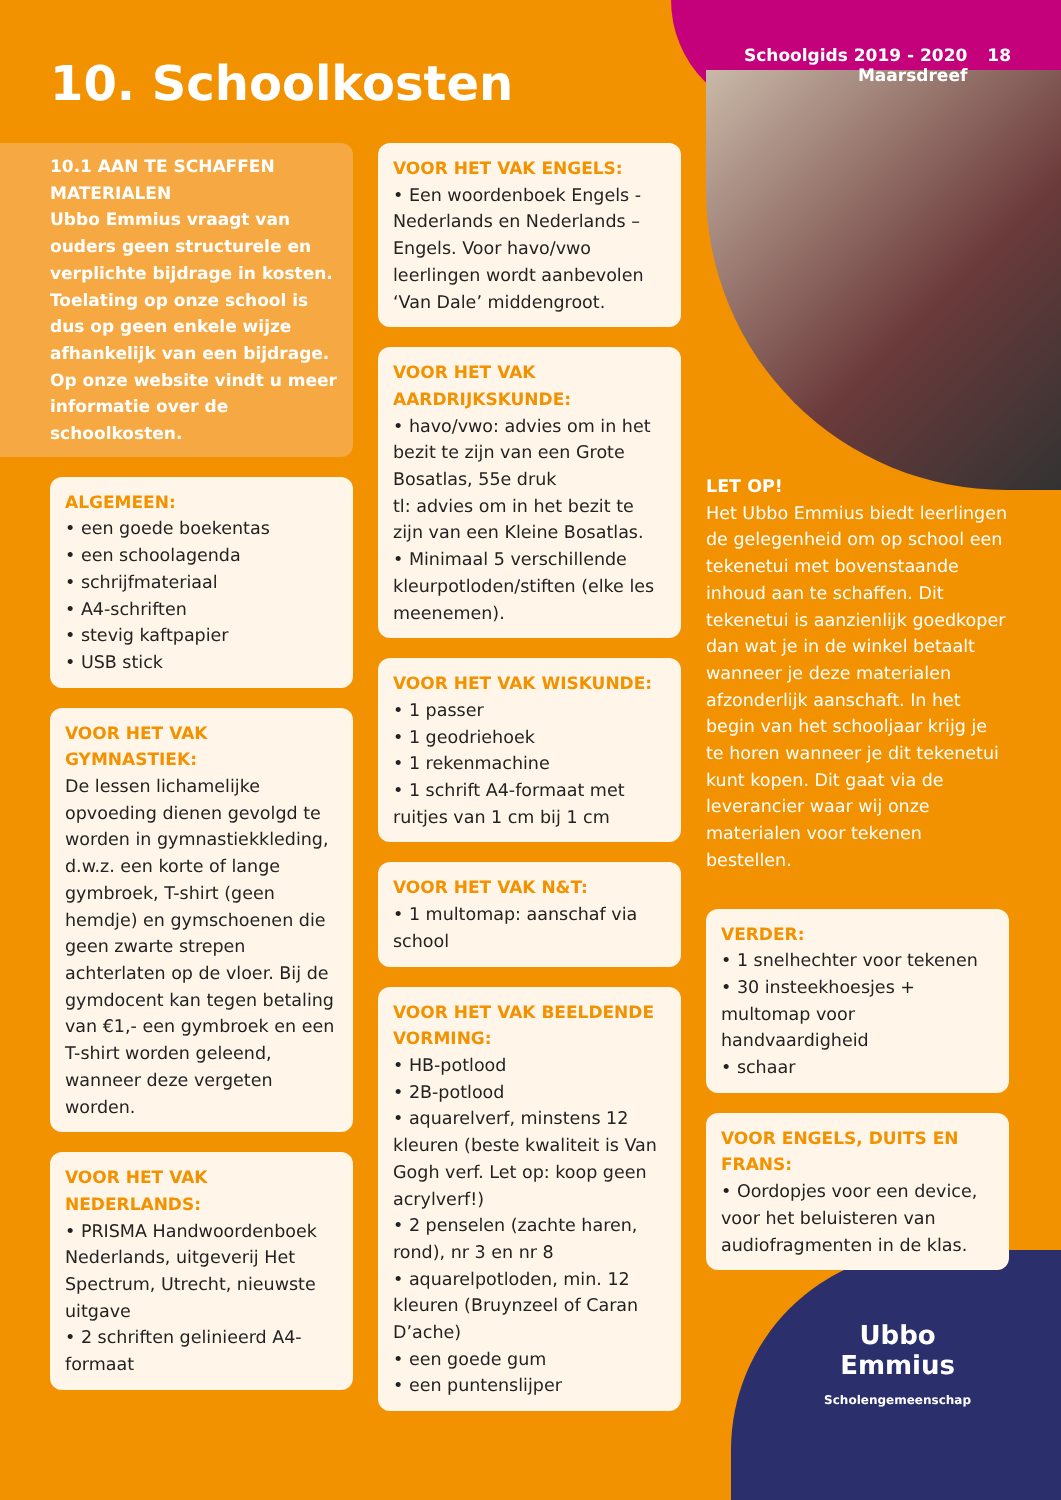Schoolgids 2019 - 2020
Maarsdreef
18
10. Schoolkosten
10.1 AAN TE SCHAFFEN MATERIALEN
Ubbo Emmius vraagt van ouders geen structurele en verplichte bijdrage in kosten. Toelating op onze school is dus op geen enkele wijze afhankelijk van een bijdrage. Op onze website vindt u meer informatie over de schoolkosten.
ALGEMEEN:
• een goede boekentas
• een schoolagenda
• schrijfmateriaal
• A4-schriften
• stevig kaftpapier
• USB stick
VOOR HET VAK GYMNASTIEK:
De lessen lichamelijke opvoeding dienen gevolgd te worden in gymnastiekkleding, d.w.z. een korte of lange gymbroek, T-shirt (geen hemdje) en gymschoenen die geen zwarte strepen achterlaten op de vloer. Bij de gymdocent kan tegen betaling van €1,- een gymbroek en een T-shirt worden geleend, wanneer deze vergeten worden.
VOOR HET VAK NEDERLANDS:
• PRISMA Handwoordenboek Nederlands, uitgeverij Het Spectrum, Utrecht, nieuwste uitgave
• 2 schriften gelinieerd A4-formaat
VOOR HET VAK ENGELS:
• Een woordenboek Engels - Nederlands en Nederlands – Engels. Voor havo/vwo leerlingen wordt aanbevolen ‘Van Dale’ middengroot.
VOOR HET VAK AARDRIJKSKUNDE:
• havo/vwo: advies om in het bezit te zijn van een Grote Bosatlas, 55e druk
tl: advies om in het bezit te zijn van een Kleine Bosatlas.
• Minimaal 5 verschillende kleurpotloden/stiften (elke les meenemen).
VOOR HET VAK WISKUNDE:
• 1 passer
• 1 geodriehoek
• 1 rekenmachine
• 1 schrift A4-formaat met ruitjes van 1 cm bij 1 cm
VOOR HET VAK N&T:
• 1 multomap: aanschaf via school
VOOR HET VAK BEELDENDE VORMING:
• HB-potlood
• 2B-potlood
• aquarelverf, minstens 12 kleuren (beste kwaliteit is Van Gogh verf. Let op: koop geen acrylverf!)
• 2 penselen (zachte haren, rond), nr 3 en nr 8
• aquarelpotloden, min. 12 kleuren (Bruynzeel of Caran D’ache)
• een goede gum
• een puntenslijper
LET OP!
Het Ubbo Emmius biedt leerlingen de gelegenheid om op school een tekenetui met bovenstaande inhoud aan te schaffen. Dit tekenetui is aanzienlijk goedkoper dan wat je in de winkel betaalt wanneer je deze materialen afzonderlijk aanschaft. In het begin van het schooljaar krijg je te horen wanneer je dit tekenetui kunt kopen. Dit gaat via de leverancier waar wij onze materialen voor tekenen bestellen.
VERDER:
• 1 snelhechter voor tekenen
• 30 insteekhoesjes + multomap voor handvaardigheid
• schaar
VOOR ENGELS, DUITS EN FRANS:
• Oordopjes voor een device, voor het beluisteren van audiofragmenten in de klas.
Ubbo
Emmius
Scholengemeenschap